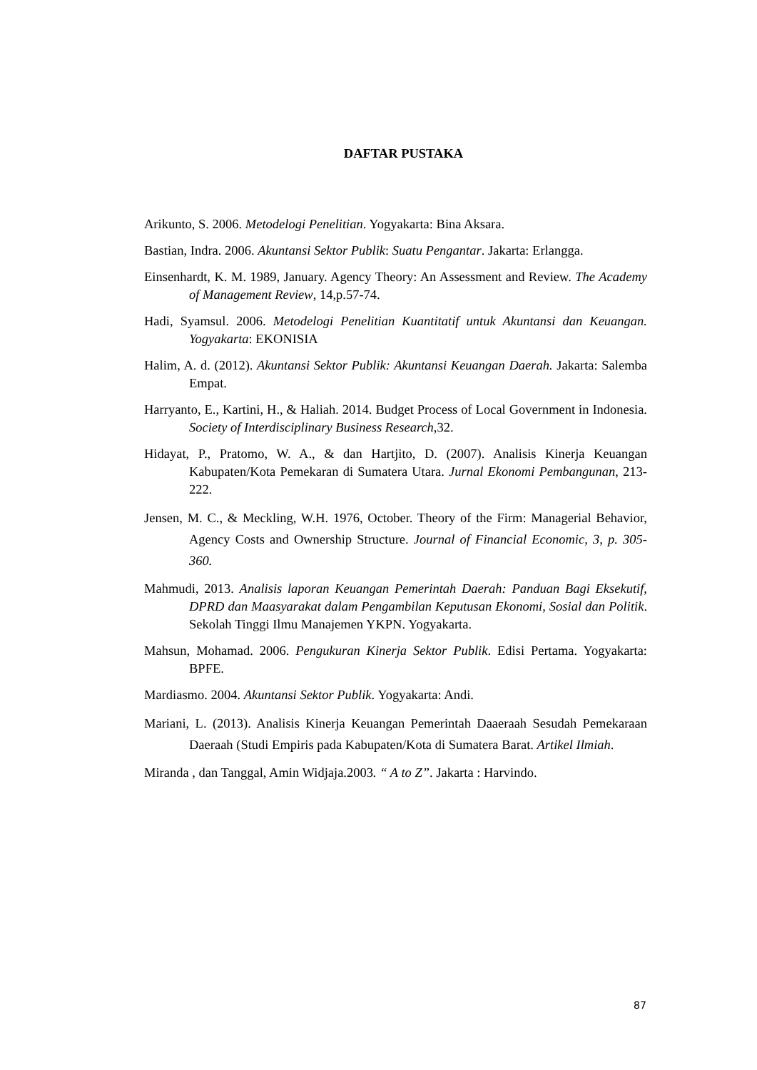DAFTAR PUSTAKA
Arikunto, S. 2006. Metodelogi Penelitian. Yogyakarta: Bina Aksara.
Bastian, Indra. 2006. Akuntansi Sektor Publik: Suatu Pengantar. Jakarta: Erlangga.
Einsenhardt, K. M. 1989, January. Agency Theory: An Assessment and Review. The Academy of Management Review, 14,p.57-74.
Hadi, Syamsul. 2006. Metodelogi Penelitian Kuantitatif untuk Akuntansi dan Keuangan. Yogyakarta: EKONISIA
Halim, A. d. (2012). Akuntansi Sektor Publik: Akuntansi Keuangan Daerah. Jakarta: Salemba Empat.
Harryanto, E., Kartini, H., & Haliah. 2014. Budget Process of Local Government in Indonesia. Society of Interdisciplinary Business Research,32.
Hidayat, P., Pratomo, W. A., & dan Hartjito, D. (2007). Analisis Kinerja Keuangan Kabupaten/Kota Pemekaran di Sumatera Utara. Jurnal Ekonomi Pembangunan, 213-222.
Jensen, M. C., & Meckling, W.H. 1976, October. Theory of the Firm: Managerial Behavior, Agency Costs and Ownership Structure. Journal of Financial Economic, 3, p. 305-360.
Mahmudi, 2013. Analisis laporan Keuangan Pemerintah Daerah: Panduan Bagi Eksekutif, DPRD dan Maasyarakat dalam Pengambilan Keputusan Ekonomi, Sosial dan Politik. Sekolah Tinggi Ilmu Manajemen YKPN. Yogyakarta.
Mahsun, Mohamad. 2006. Pengukuran Kinerja Sektor Publik. Edisi Pertama. Yogyakarta: BPFE.
Mardiasmo. 2004. Akuntansi Sektor Publik. Yogyakarta: Andi.
Mariani, L. (2013). Analisis Kinerja Keuangan Pemerintah Daaeraah Sesudah Pemekaraan Daeraah (Studi Empiris pada Kabupaten/Kota di Sumatera Barat. Artikel Ilmiah.
Miranda , dan Tanggal, Amin Widjaja.2003. “ A to Z”. Jakarta : Harvindo.
87